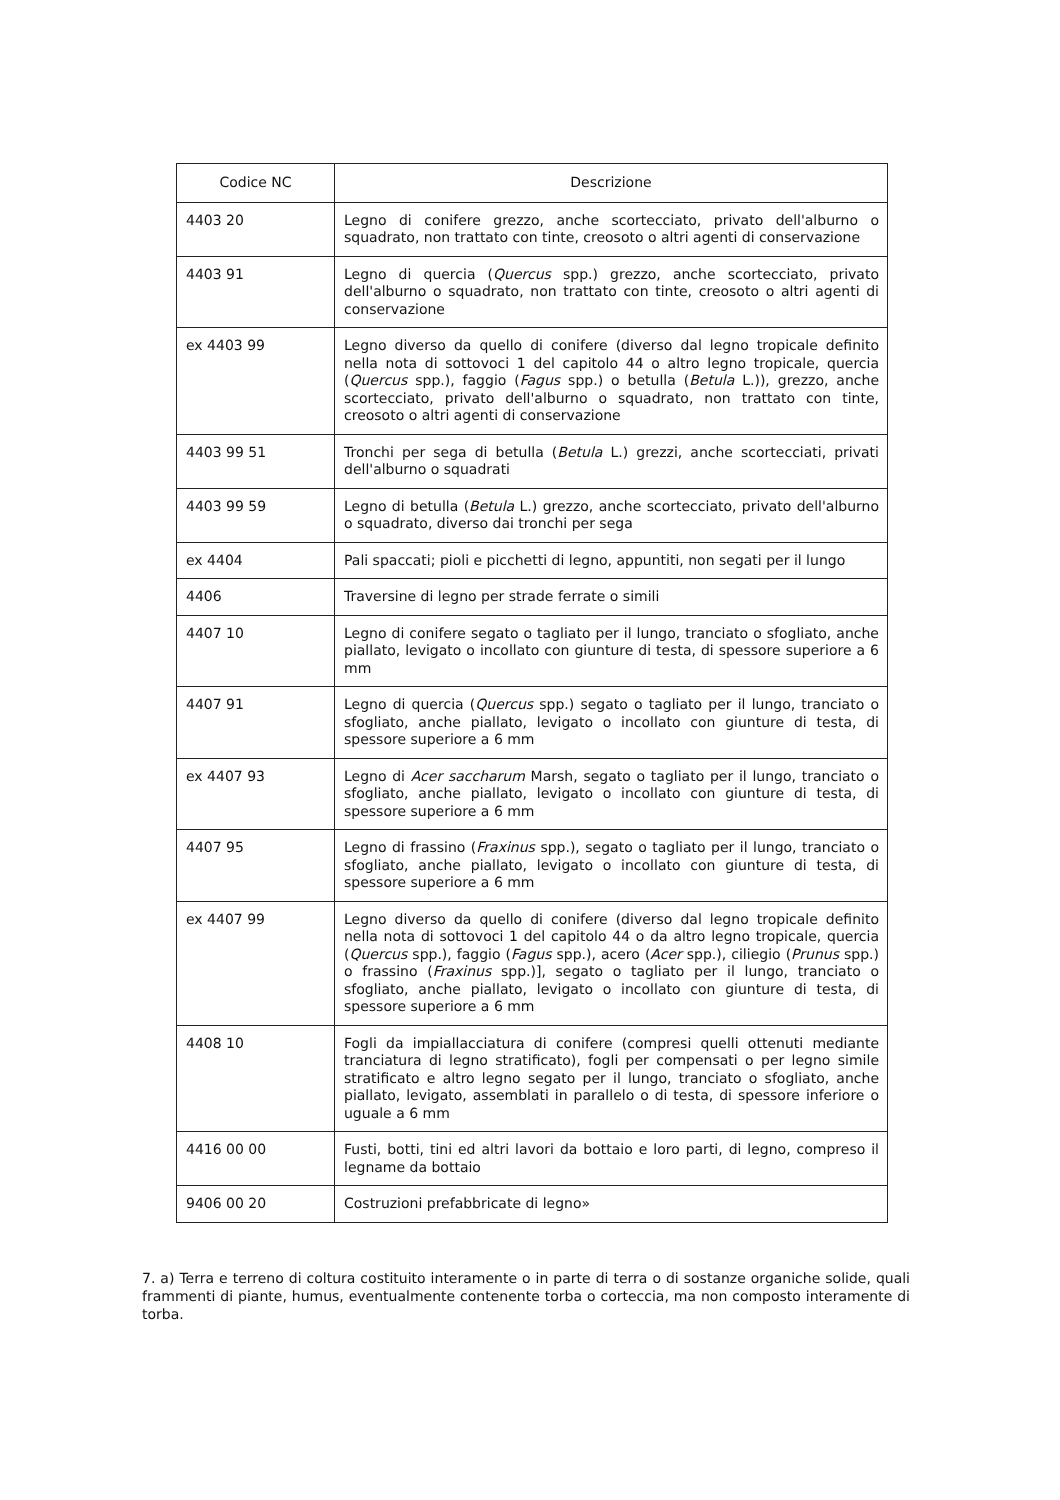| Codice NC | Descrizione |
| --- | --- |
| 4403 20 | Legno di conifere grezzo, anche scortecciato, privato dell'alburno o squadrato, non trattato con tinte, creosoto o altri agenti di conservazione |
| 4403 91 | Legno di quercia ( Quercus spp.) grezzo, anche scortecciato, privato dell'alburno o squadrato, non trattato con tinte, creosoto o altri agenti di conservazione |
| ex 4403 99 | Legno diverso da quello di conifere (diverso dal legno tropicale definito nella nota di sottovoci 1 del capitolo 44 o altro legno tropicale, quercia ( Quercus spp.), faggio ( Fagus spp.) o betulla ( Betula L.)), grezzo, anche scortecciato, privato dell'alburno o squadrato, non trattato con tinte, creosoto o altri agenti di conservazione |
| 4403 99 51 | Tronchi per sega di betulla ( Betula L.) grezzi, anche scortecciati, privati dell'alburno o squadrati |
| 4403 99 59 | Legno di betulla ( Betula L.) grezzo, anche scortecciato, privato dell'alburno o squadrato, diverso dai tronchi per sega |
| ex 4404 | Pali spaccati; pioli e picchetti di legno, appuntiti, non segati per il lungo |
| 4406 | Traversine di legno per strade ferrate o simili |
| 4407 10 | Legno di conifere segato o tagliato per il lungo, tranciato o sfogliato, anche piallato, levigato o incollato con giunture di testa, di spessore superiore a 6 mm |
| 4407 91 | Legno di quercia ( Quercus spp.) segato o tagliato per il lungo, tranciato o sfogliato, anche piallato, levigato o incollato con giunture di testa, di spessore superiore a 6 mm |
| ex 4407 93 | Legno di Acer saccharum Marsh, segato o tagliato per il lungo, tranciato o sfogliato, anche piallato, levigato o incollato con giunture di testa, di spessore superiore a 6 mm |
| 4407 95 | Legno di frassino ( Fraxinus spp.), segato o tagliato per il lungo, tranciato o sfogliato, anche piallato, levigato o incollato con giunture di testa, di spessore superiore a 6 mm |
| ex 4407 99 | Legno diverso da quello di conifere (diverso dal legno tropicale definito nella nota di sottovoci 1 del capitolo 44 o da altro legno tropicale, quercia ( Quercus spp.), faggio ( Fagus spp.), acero ( Acer spp.), ciliegio ( Prunus spp.) o frassino ( Fraxinus spp.)], segato o tagliato per il lungo, tranciato o sfogliato, anche piallato, levigato o incollato con giunture di testa, di spessore superiore a 6 mm |
| 4408 10 | Fogli da impiallacciatura di conifere (compresi quelli ottenuti mediante tranciatura di legno stratificato), fogli per compensati o per legno simile stratificato e altro legno segato per il lungo, tranciato o sfogliato, anche piallato, levigato, assemblati in parallelo o di testa, di spessore inferiore o uguale a 6 mm |
| 4416 00 00 | Fusti, botti, tini ed altri lavori da bottaio e loro parti, di legno, compreso il legname da bottaio |
| 9406 00 20 | Costruzioni prefabbricate di legno» |
7. a) Terra e terreno di coltura costituito interamente o in parte di terra o di sostanze organiche solide, quali frammenti di piante, humus, eventualmente contenente torba o corteccia, ma non composto interamente di torba.